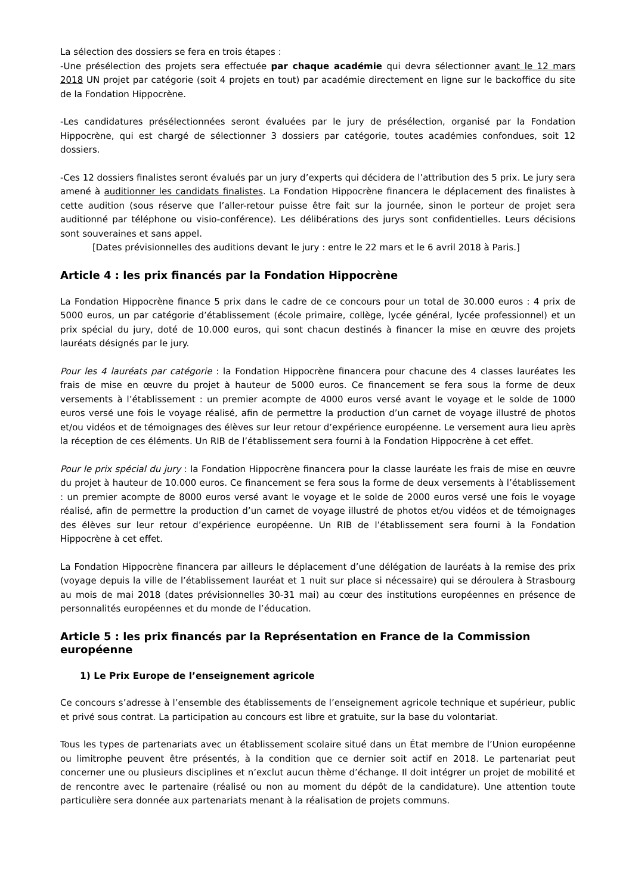La sélection des dossiers se fera en trois étapes :
-Une présélection des projets sera effectuée par chaque académie qui devra sélectionner avant le 12 mars 2018 UN projet par catégorie (soit 4 projets en tout) par académie directement en ligne sur le backoffice du site de la Fondation Hippocrène.
-Les candidatures présélectionnées seront évaluées par le jury de présélection, organisé par la Fondation Hippocrène, qui est chargé de sélectionner 3 dossiers par catégorie, toutes académies confondues, soit 12 dossiers.
-Ces 12 dossiers finalistes seront évalués par un jury d’experts qui décidera de l’attribution des 5 prix. Le jury sera amené à auditionner les candidats finalistes. La Fondation Hippocrène financera le déplacement des finalistes à cette audition (sous réserve que l’aller-retour puisse être fait sur la journée, sinon le porteur de projet sera auditionné par téléphone ou visio-conférence). Les délibérations des jurys sont confidentielles. Leurs décisions sont souveraines et sans appel.
[Dates prévisionnelles des auditions devant le jury : entre le 22 mars et le 6 avril 2018 à Paris.]
Article 4 : les prix financés par la Fondation Hippocrène
La Fondation Hippocrène finance 5 prix dans le cadre de ce concours pour un total de 30.000 euros : 4 prix de 5000 euros, un par catégorie d’établissement (école primaire, collège, lycée général, lycée professionnel) et un prix spécial du jury, doté de 10.000 euros, qui sont chacun destinés à financer la mise en œuvre des projets lauréats désignés par le jury.
Pour les 4 lauréats par catégorie : la Fondation Hippocrène financera pour chacune des 4 classes lauréates les frais de mise en œuvre du projet à hauteur de 5000 euros. Ce financement se fera sous la forme de deux versements à l’établissement : un premier acompte de 4000 euros versé avant le voyage et le solde de 1000 euros versé une fois le voyage réalisé, afin de permettre la production d’un carnet de voyage illustré de photos et/ou vidéos et de témoignages des élèves sur leur retour d’expérience européenne. Le versement aura lieu après la réception de ces éléments. Un RIB de l’établissement sera fourni à la Fondation Hippocrène à cet effet.
Pour le prix spécial du jury : la Fondation Hippocrène financera pour la classe lauréate les frais de mise en œuvre du projet à hauteur de 10.000 euros. Ce financement se fera sous la forme de deux versements à l’établissement : un premier acompte de 8000 euros versé avant le voyage et le solde de 2000 euros versé une fois le voyage réalisé, afin de permettre la production d’un carnet de voyage illustré de photos et/ou vidéos et de témoignages des élèves sur leur retour d’expérience européenne. Un RIB de l’établissement sera fourni à la Fondation Hippocrène à cet effet.
La Fondation Hippocrène financera par ailleurs le déplacement d’une délégation de lauréats à la remise des prix (voyage depuis la ville de l’établissement lauréat et 1 nuit sur place si nécessaire) qui se déroulera à Strasbourg au mois de mai 2018 (dates prévisionnelles 30-31 mai) au cœur des institutions européennes en présence de personnalités européennes et du monde de l’éducation.
Article 5 : les prix financés par la Représentation en France de la Commission européenne
1) Le Prix Europe de l’enseignement agricole
Ce concours s’adresse à l’ensemble des établissements de l’enseignement agricole technique et supérieur, public et privé sous contrat. La participation au concours est libre et gratuite, sur la base du volontariat.
Tous les types de partenariats avec un établissement scolaire situé dans un État membre de l’Union européenne ou limitrophe peuvent être présentés, à la condition que ce dernier soit actif en 2018. Le partenariat peut concerner une ou plusieurs disciplines et n’exclut aucun thème d’échange. Il doit intégrer un projet de mobilité et de rencontre avec le partenaire (réalisé ou non au moment du dépôt de la candidature). Une attention toute particulière sera donnée aux partenariats menant à la réalisation de projets communs.